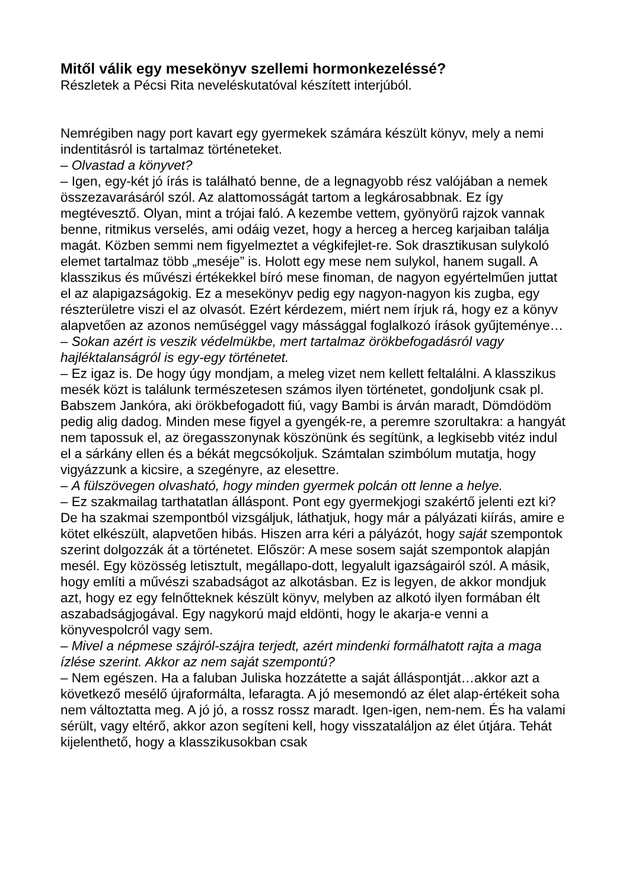Mitől válik egy mesekönyv szellemi hormonkezeléssé?
Részletek a Pécsi Rita neveléskutatóval készített interjúból.
Nemrégiben nagy port kavart egy gyermekek számára készült könyv, mely a nemi indentitásról is tartalmaz történeteket.
– Olvastad a könyvet?
– Igen, egy-két jó írás is található benne, de a legnagyobb rész valójában a nemek összezavarásáról szól. Az alattomosságát tartom a legkárosabbnak. Ez így megtévesztő. Olyan, mint a trójai faló. A kezembe vettem, gyönyörű rajzok vannak benne, ritmikus verselés, ami odáig vezet, hogy a herceg a herceg karjaiban találja magát. Közben semmi nem figyelmeztet a végkifejlet-re. Sok drasztikusan sulykoló elemet tartalmaz több „meséje” is. Holott egy mese nem sulykol, hanem sugall. A klasszikus és művészi értékekkel bíró mese finoman, de nagyon egyértelműen juttat el az alapigazságokig. Ez a mesekönyv pedig egy nagyon-nagyon kis zugba, egy részterületre viszi el az olvasót. Ezért kérdezem, miért nem írjuk rá, hogy ez a könyv alapvetően az azonos neműséggel vagy mássággal foglalkozó írások gyűjteménye…
– Sokan azért is veszik védelmükbe, mert tartalmaz örökbefogadásról vagy hajléktalanságról is egy-egy történetet.
– Ez igaz is. De hogy úgy mondjam, a meleg vizet nem kellett feltalálni. A klasszikus mesék közt is találunk természetesen számos ilyen történetet, gondoljunk csak pl. Babszem Jankóra, aki örökbefogadott fiú, vagy Bambi is árván maradt, Dömdödöm pedig alig dadog. Minden mese figyel a gyengék-re, a peremre szorultakra: a hangyát nem tapossuk el, az öregasszonynak köszönünk és segítünk, a legkisebb vitéz indul el a sárkány ellen és a békát megcsókoljuk. Számtalan szimbólum mutatja, hogy vigyázzunk a kicsire, a szegényre, az elesettre.
– A fülszövegen olvasható, hogy minden gyermek polcán ott lenne a helye.
– Ez szakmailag tarthatatlan álláspont. Pont egy gyermekjogi szakértő jelenti ezt ki? De ha szakmai szempontból vizsgáljuk, láthatjuk, hogy már a pályázati kiírás, amire e kötet elkészült, alapvetően hibás. Hiszen arra kéri a pályázót, hogy saját szempontok szerint dolgozzák át a történetet. Először: A mese sosem saját szempontok alapján mesél. Egy közösség letisztult, megállapo-dott, legyalult igazságairól szól. A másik, hogy említi a művészi szabadságot az alkotásban. Ez is legyen, de akkor mondjuk azt, hogy ez egy felnőtteknek készült könyv, melyben az alkotó ilyen formában élt aszabadságjogával. Egy nagykorú majd eldönti, hogy le akarja-e venni a könyvespolcról vagy sem.
– Mivel a népmese szájról-szájra terjedt, azért mindenki formálhatott rajta a maga ízlése szerint. Akkor az nem saját szempontú?
– Nem egészen. Ha a faluban Juliska hozzátette a saját álláspontját…akkor azt a következő mesélő újraformálta, lefaragta. A jó mesemondó az élet alap-értékeit soha nem változtatta meg. A jó jó, a rossz rossz maradt. Igen-igen, nem-nem. És ha valami sérült, vagy eltérő, akkor azon segíteni kell, hogy visszataláljon az élet útjára. Tehát kijelenthető, hogy a klasszikusokban csak